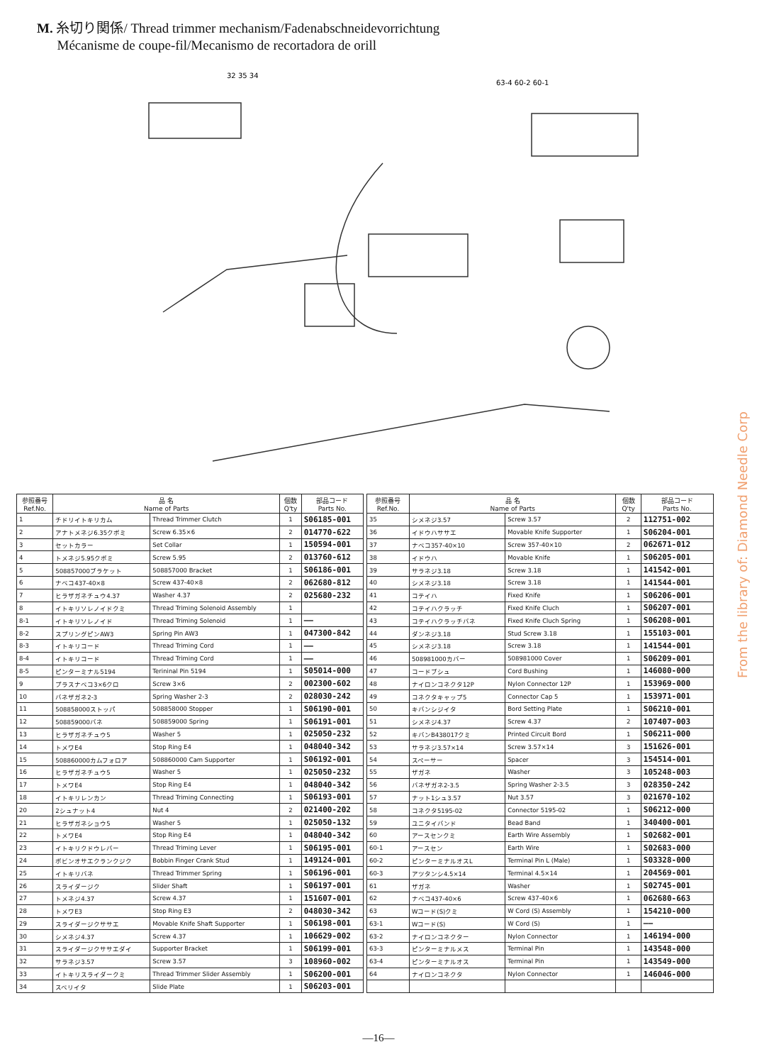M. 糸切り関係/ Thread trimmer mechanism/Fadenabschneidevorrichtung
Mécanisme de coupe-fil/Mecanismo de recortadora de orill
32 35 34
63-4 60-2 60-1
| 参照番号 Ref.No. | 品 名 Name of Parts | | 個数 Q'ty | 部品コード Parts No. |
| --- | --- | --- | --- | --- |
| 1 | チドリイトキリカム | Thread Trimmer Clutch | 1 | S06185-001 |
| 2 | アナトメネジ6.35クボミ | Screw 6.35×6 | 2 | 014770-622 |
| 3 | セットカラー | Set Collar | 1 | 150594-001 |
| 4 | トメネジ5.95クボミ | Screw 5.95 | 2 | 013760-612 |
| 5 | 508857000ブラケット | 508857000 Bracket | 1 | S06186-001 |
| 6 | ナベコ437-40×8 | Screw 437-40×8 | 2 | 062680-812 |
| 7 | ヒラザガネチュウ4.37 | Washer 4.37 | 2 | 025680-232 |
| 8 | イトキリソレノイドクミ | Thread Triming Solenoid Assembly | 1 | |
| 8-1 | イトキリソレノイド | Thread Triming Solenoid | 1 | —— |
| 8-2 | スプリングピンAW3 | Spring Pin AW3 | 1 | 047300-842 |
| 8-3 | イトキリコード | Thread Triming Cord | 1 | —— |
| 8-4 | イトキリコード | Thread Triming Cord | 1 | —— |
| 8-5 | ピンターミナル5194 | Terininal Pin 5194 | 1 | S05014-000 |
| 9 | プラスナベコ3×6クロ | Screw 3×6 | 2 | 002300-602 |
| 10 | バネザガネ2-3 | Spring Washer 2-3 | 2 | 028030-242 |
| 11 | 508858000ストッパ | 508858000 Stopper | 1 | S06190-001 |
| 12 | 508859000バネ | 508859000 Spring | 1 | S06191-001 |
| 13 | ヒラザガネチュウ5 | Washer 5 | 1 | 025050-232 |
| 14 | トメワE4 | Stop Ring E4 | 1 | 048040-342 |
| 15 | 508860000カムフォロア | 508860000 Cam Supporter | 1 | S06192-001 |
| 16 | ヒラザガネチュウ5 | Washer 5 | 1 | 025050-232 |
| 17 | トメワE4 | Stop Ring E4 | 1 | 048040-342 |
| 18 | イトキリレンカン | Thread Triming Connecting | 1 | S06193-001 |
| 20 | 2シュナット4 | Nut 4 | 2 | 021400-202 |
| 21 | ヒラザガネショウ5 | Washer 5 | 1 | 025050-132 |
| 22 | トメワE4 | Stop Ring E4 | 1 | 048040-342 |
| 23 | イトキリクドウレバー | Thread Triming Lever | 1 | S06195-001 |
| 24 | ボビンオサエクランクジク | Bobbin Finger Crank Stud | 1 | 149124-001 |
| 25 | イトキリバネ | Thread Trimmer Spring | 1 | S06196-001 |
| 26 | スライダージク | Slider Shaft | 1 | S06197-001 |
| 27 | トメネジ4.37 | Screw 4.37 | 1 | 151607-001 |
| 28 | トメワE3 | Stop Ring E3 | 2 | 048030-342 |
| 29 | スライダージクササエ | Movable Knife Shaft Supporter | 1 | S06198-001 |
| 30 | シメネジ4.37 | Screw 4.37 | 1 | 106629-002 |
| 31 | スライダージクササエダイ | Supporter Bracket | 1 | S06199-001 |
| 32 | サラネジ3.57 | Screw 3.57 | 3 | 108960-002 |
| 33 | イトキリスライダークミ | Thread Trimmer Slider Assembly | 1 | S06200-001 |
| 34 | スベリイタ | Slide Plate | 1 | S06203-001 |
| 参照番号 Ref.No. | 品 名 Name of Parts | | 個数 Q'ty | 部品コード Parts No. |
| --- | --- | --- | --- | --- |
| 35 | シメネジ3.57 | Screw 3.57 | 2 | 112751-002 |
| 36 | イドウハササエ | Movable Knife Supporter | 1 | S06204-001 |
| 37 | ナベコ357-40×10 | Screw 357-40×10 | 2 | 062671-012 |
| 38 | イドウハ | Movable Knife | 1 | S06205-001 |
| 39 | サラネジ3.18 | Screw 3.18 | 1 | 141542-001 |
| 40 | シメネジ3.18 | Screw 3.18 | 1 | 141544-001 |
| 41 | コテイハ | Fixed Knife | 1 | S06206-001 |
| 42 | コテイハクラッチ | Fixed Knife Cluch | 1 | S06207-001 |
| 43 | コテイハクラッチバネ | Fixed Knife Cluch Spring | 1 | S06208-001 |
| 44 | ダンネジ3.18 | Stud Screw 3.18 | 1 | 155103-001 |
| 45 | シメネジ3.18 | Screw 3.18 | 1 | 141544-001 |
| 46 | 508981000カバー | 508981000 Cover | 1 | S06209-001 |
| 47 | コードブシュ | Cord Bushing | 1 | 146080-000 |
| 48 | ナイロンコネクタ12P | Nylon Connector 12P | 1 | 153969-000 |
| 49 | コネクタキャップ5 | Connector Cap 5 | 1 | 153971-001 |
| 50 | キバンシジイタ | Bord Setting Plate | 1 | S06210-001 |
| 51 | シメネジ4.37 | Screw 4.37 | 2 | 107407-003 |
| 52 | キバンB438017クミ | Printed Circuit Bord | 1 | S06211-000 |
| 53 | サラネジ3.57×14 | Screw 3.57×14 | 3 | 151626-001 |
| 54 | スペーサー | Spacer | 3 | 154514-001 |
| 55 | ザガネ | Washer | 3 | 105248-003 |
| 56 | バネザガネ2-3.5 | Spring Washer 2-3.5 | 3 | 028350-242 |
| 57 | ナット1シュ3.57 | Nut 3.57 | 3 | 021670-102 |
| 58 | コネクタ5195-02 | Connector 5195-02 | 1 | S06212-000 |
| 59 | ユニタイバンド | Bead Band | 1 | 340400-001 |
| 60 | アースセンクミ | Earth Wire Assembly | 1 | S02682-001 |
| 60-1 | アースセン | Earth Wire | 1 | S02683-000 |
| 60-2 | ピンターミナルオスL | Terminal Pin L (Male) | 1 | S03328-000 |
| 60-3 | アツタンシ4.5×14 | Terminal 4.5×14 | 1 | 204569-001 |
| 61 | ザガネ | Washer | 1 | S02745-001 |
| 62 | ナベコ437-40×6 | Screw 437-40×6 | 1 | 062680-663 |
| 63 | Wコード(S)クミ | W Cord (S) Assembly | 1 | 154210-000 |
| 63-1 | Wコード(S) | W Cord (S) | 1 | —— |
| 63-2 | ナイロンコネクター | Nylon Connector | 1 | 146194-000 |
| 63-3 | ピンターミナルメス | Terminal Pin | 1 | 143548-000 |
| 63-4 | ピンターミナルオス | Terminal Pin | 1 | 143549-000 |
| 64 | ナイロンコネクタ | Nylon Connector | 1 | 146046-000 |
—16—
From the library of: Diamond Needle Corp